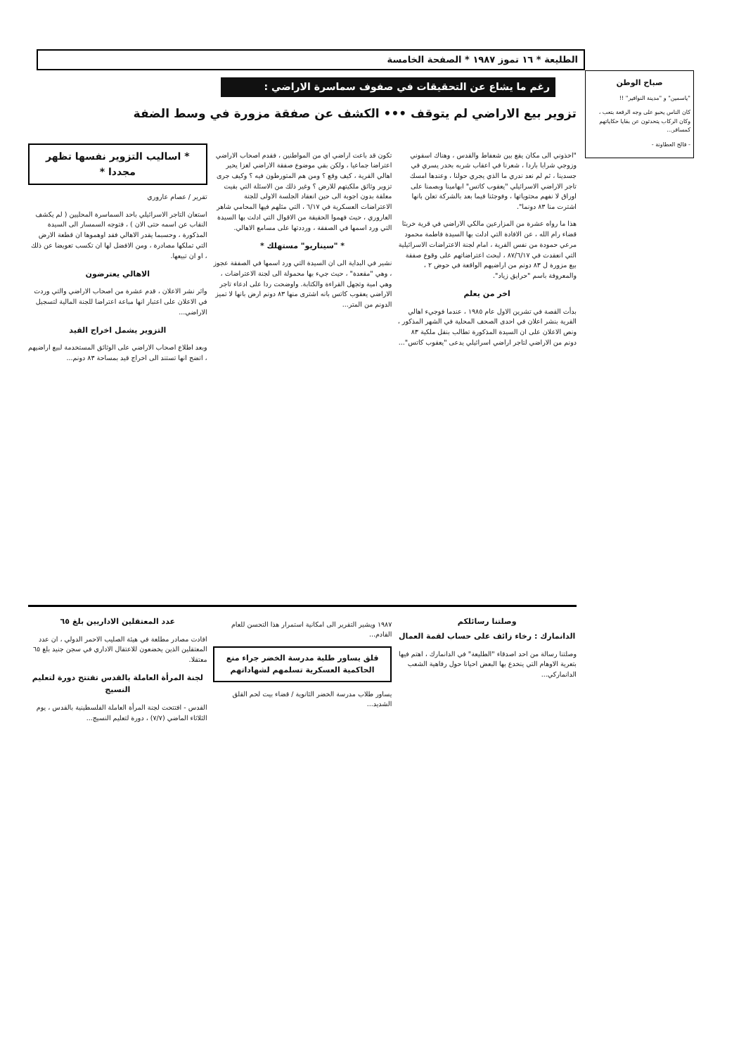الطليعة * ١٦ تموز ١٩٨٧ * الصفحة الخامسة
رغم ما يشاع عن التحقيقات في صفوف سماسرة الاراضي :
تزوير بيع الاراضي لم يتوقف ••• الكشف عن صفقة مزورة في وسط الضفة
"اخذوني الى مكان يقع بين شعفاط والقدس ، وهناك اسقوني وزوجي شرابا باردا ، شعرنا في اعقاب شربه بخدر يسري في جسدينا ، ثم لم نعد ندري ما الذي يجري حولنا ، وعندها امسك تاجر الاراضي الاسرائيلي "يعقوب كاتس" ابهامينا وبصمنا على اوراق لا نفهم محتوياتها ، وفوجئنا فيما بعد بالشركة تعلن بانها اشترت منا ٨٣ دونما".
هذا ما رواه عشرة من المزارعين مالكي الاراضي في قرية خربثا قضاء رام الله ، عن الافادة التي ادلت بها السيدة فاطمة محمود مرعي حمودة من نفس القرية ، امام لجنة الاعتراضات الاسرائيلية التي انعقدت في ٨٧/٦/١٧ ، لبحث اعتراضاتهم على وقوع صفقة بيع مزورة ل ٨٣ دونم من اراضيهم الواقعة في حوض ٢ ، والمعروفة باسم "حرايق زياد".
اخر من يعلم
بدأت القصة في تشرين الاول عام ١٩٨٥ ، عندما فوجيء اهالي القرية بنشر اعلان في احدى الصحف المحلية في الشهر المذكور ، ونص الاعلان على ان السيدة المذكورة تطالب بنقل ملكية ٨٣ دونم من الاراضي لتاجر اراضي اسرائيلي يدعى "يعقوب كاتس"...
تكون قد باعت اراضي اي من المواطنين ، فقدم اصحاب الاراضي اعتراضا جماعيا ، ولكن بقي موضوع صفقة الاراضي لغزا يحير اهالي القرية ، كيف وقع ؟ ومن هم المتورطون فيه ؟ وكيف جرى تزوير وثائق ملكيتهم للارض ؟ وغير ذلك من الاسئلة التي بقيت معلقة بدون اجوبة الى حين انعقاد الجلسة الاولى للجنة الاعتراضات العسكرية في ٦/١٧ ، التي مثلهم فيها المحامي شاهر العاروري ، حيث فهموا الحقيقة من الاقوال التي ادلت بها السيدة التي ورد اسمها في الصفقة ، ورددتها على مسامع الاهالي.
* "سيناريو" مستهلك *
نشير في البداية الى ان السيدة التي ورد اسمها في الصفقة عجوز ، وهي "مقعدة" ، حيث جيء بها محمولة الى لجنة الاعتراضات ، وهي امية وتجهل القراءة والكتابة. واوضحت ردا على ادعاء تاجر الاراضي يعقوب كاتس بانه اشترى منها ٨٣ دونم ارض بانها لا تميز الدونم من المتر...
* اساليب التزوير نفسها تظهر مجددا *
تقرير / عصام عاروري
استعان التاجر الاسرائيلي باحد السماسرة المحليين ( لم يكشف النقاب عن اسمه حتى الان ) ، فتوجه السمسار الى السيدة المذكورة ، وحسبما يقدر الاهالي فقد اوهموها ان قطعة الارض التي تملكها مصادرة ، ومن الافضل لها ان تكسب تعويضا عن ذلك ، او ان تبيعها.
الاهالي يعترضون
واثر نشر الاعلان ، قدم عشرة من اصحاب الاراضي والتي وردت في الاعلان على اعتبار انها مباعة اعتراضا للجنة المالية لتسجيل الاراضي...
التزوير يشمل اخراج القيد
وبعد اطلاع اصحاب الاراضي على الوثائق المستخدمة لبيع اراضيهم ، اتضح انها تستند الى اخراج قيد بمساحة ٨٣ دونم...
صباح الوطن
"ياسمين" و "مدينة النوافير" !!
كان الناس يحبو على وجه الرقعة بتعب ، وكان الركاب يتحدثون عن بقايا حكاياتهم كمسافر...
- فالح العطاونة -
وصلتنا رسائلكم
الدانمارك : رخاء زائف على حساب لقمة العمال
وصلتنا رسالة من احد اصدقاء "الطليعة" في الدانمارك ، اهتم فيها بتعرية الاوهام التي ينخدع بها البعض احيانا حول رفاهية الشعب الدانماركي...
١٩٨٧ ويشير التقرير الى امكانية استمرار هذا التحسن للعام القادم...
قلق يساور طلبة مدرسة الخضر جراء منع الحاكمية العسكرية تسلمهم لشهاداتهم
يساور طلاب مدرسة الخضر الثانوية / قضاء بيت لحم القلق الشديد...
عدد المعتقلين الاداريين بلغ ٦٥
افادت مصادر مطلعة في هيئة الصليب الاحمر الدولي ، ان عدد المعتقلين الذين يخضعون للاعتقال الاداري في سجن جنيد بلغ ٦٥ معتقلا.
لجنة المرأة العاملة بالقدس تفتتح دورة لتعليم النسيج
القدس - افتتحت لجنة المرأة العاملة الفلسطينية بالقدس ، يوم الثلاثاء الماضي (٧/٧) ، دورة لتعليم النسيج...